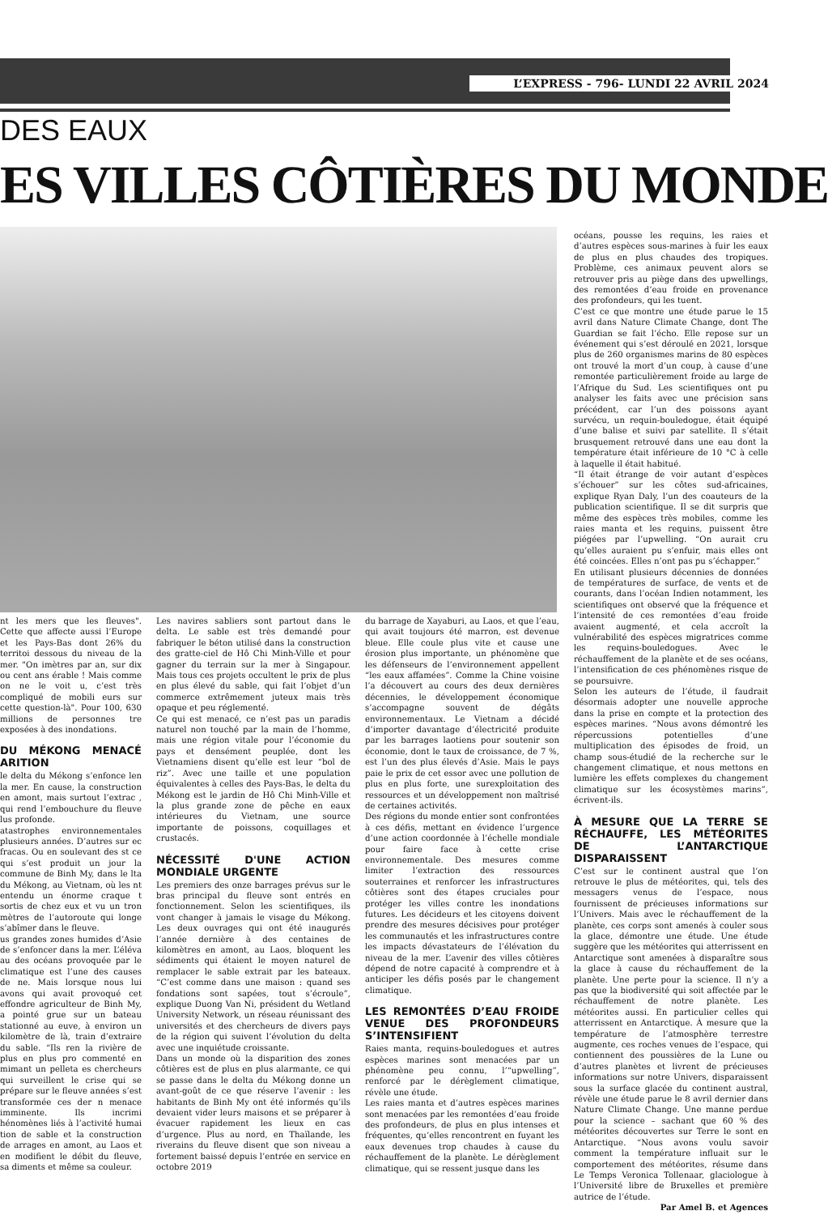L’EXPRESS - 796- LUNDI 22 AVRIL 2024
DES EAUX
ES VILLES CÔTIÈRES DU MONDE
nt les mers que les fleuves". Cette que affecte aussi l’Europe et les Pays-Bas dont 26% du territoi dessous du niveau de la mer. "On imètres par an, sur dix ou cent ans érable ! Mais comme on ne le voit u, c’est très compliqué de mobili eurs sur cette question-là". Pour 100, 630 millions de personnes tre exposées à des inondations.
DU MÉKONG MENACÉ ARITION
le delta du Mékong s’enfonce len la mer. En cause, la construction en amont, mais surtout l’extrac , qui rend l’embouchure du fleuve lus profonde.
atastrophes environnementales plusieurs années. D’autres sur ec fracas. Ou en soulevant des st ce qui s’est produit un jour la commune de Binh My, dans le lta du Mékong, au Vietnam, où les nt entendu un énorme craque t sortis de chez eux et vu un tron mètres de l’autoroute qui longe s’abîmer dans le fleuve.
us grandes zones humides d’Asie de s’enfoncer dans la mer. L’éléva au des océans provoquée par le climatique est l’une des causes de ne. Mais lorsque nous lui avons qui avait provoqué cet effondre agriculteur de Binh My, a pointé grue sur un bateau stationné au euve, à environ un kilomètre de là, train d’extraire du sable. “Ils ren la rivière de plus en plus pro commenté en mimant un pelleta es chercheurs qui surveillent le crise qui se prépare sur le fleuve années s’est transformée ces der n menace imminente. Ils incrimi hénomènes liés à l’activité humai tion de sable et la construction de arrages en amont, au Laos et en modifient le débit du fleuve, sa diments et même sa couleur.
Les navires sabliers sont partout dans le delta. Le sable est très demandé pour fabriquer le béton utilisé dans la construction des gratte-ciel de Hô Chi Minh-Ville et pour gagner du terrain sur la mer à Singapour. Mais tous ces projets occultent le prix de plus en plus élevé du sable, qui fait l’objet d’un commerce extrêmement juteux mais très opaque et peu réglementé.
Ce qui est menacé, ce n’est pas un paradis naturel non touché par la main de l’homme, mais une région vitale pour l’économie du pays et densément peuplée, dont les Vietnamiens disent qu’elle est leur “bol de riz”. Avec une taille et une population équivalentes à celles des Pays-Bas, le delta du Mékong est le jardin de Hô Chi Minh-Ville et la plus grande zone de pêche en eaux intérieures du Vietnam, une source importante de poissons, coquillages et crustacés.
NÉCESSITÉ D'UNE ACTION MONDIALE URGENTE
Les premiers des onze barrages prévus sur le bras principal du fleuve sont entrés en fonctionnement. Selon les scientifiques, ils vont changer à jamais le visage du Mékong. Les deux ouvrages qui ont été inaugurés l’année dernière à des centaines de kilomètres en amont, au Laos, bloquent les sédiments qui étaient le moyen naturel de remplacer le sable extrait par les bateaux. “C’est comme dans une maison : quand ses fondations sont sapées, tout s’écroule”, explique Duong Van Ni, président du Wetland University Network, un réseau réunissant des universités et des chercheurs de divers pays de la région qui suivent l’évolution du delta avec une inquiétude croissante.
Dans un monde où la disparition des zones côtières est de plus en plus alarmante, ce qui se passe dans le delta du Mékong donne un avant-goût de ce que réserve l’avenir : les habitants de Binh My ont été informés qu’ils devaient vider leurs maisons et se préparer à évacuer rapidement les lieux en cas d’urgence. Plus au nord, en Thaïlande, les riverains du fleuve disent que son niveau a fortement baissé depuis l’entrée en service en octobre 2019
du barrage de Xayaburi, au Laos, et que l’eau, qui avait toujours été marron, est devenue bleue. Elle coule plus vite et cause une érosion plus importante, un phénomène que les défenseurs de l’environnement appellent “les eaux affamées”. Comme la Chine voisine l’a découvert au cours des deux dernières décennies, le développement économique s’accompagne souvent de dégâts environnementaux. Le Vietnam a décidé d’importer davantage d’électricité produite par les barrages laotiens pour soutenir son économie, dont le taux de croissance, de 7 %, est l’un des plus élevés d’Asie. Mais le pays paie le prix de cet essor avec une pollution de plus en plus forte, une surexploitation des ressources et un développement non maîtrisé de certaines activités.
Des régions du monde entier sont confrontées à ces défis, mettant en évidence l’urgence d’une action coordonnée à l’échelle mondiale pour faire face à cette crise environnementale. Des mesures comme limiter l’extraction des ressources souterraines et renforcer les infrastructures côtières sont des étapes cruciales pour protéger les villes contre les inondations futures. Les décideurs et les citoyens doivent prendre des mesures décisives pour protéger les communautés et les infrastructures contre les impacts dévastateurs de l’élévation du niveau de la mer. L’avenir des villes côtières dépend de notre capacité à comprendre et à anticiper les défis posés par le changement climatique.
LES REMONTÉES D’EAU FROIDE VENUE DES PROFONDEURS S’INTENSIFIENT
Raies manta, requins-bouledogues et autres espèces marines sont menacées par un phénomène peu connu, l’“upwelling”, renforcé par le dérèglement climatique, révèle une étude.
Les raies manta et d’autres espèces marines sont menacées par les remontées d’eau froide des profondeurs, de plus en plus intenses et fréquentes, qu’elles rencontrent en fuyant les eaux devenues trop chaudes à cause du réchauffement de la planète. Le dérèglement climatique, qui se ressent jusque dans les
océans, pousse les requins, les raies et d’autres espèces sous-marines à fuir les eaux de plus en plus chaudes des tropiques. Problème, ces animaux peuvent alors se retrouver pris au piège dans des upwellings, des remontées d’eau froide en provenance des profondeurs, qui les tuent.
C’est ce que montre une étude parue le 15 avril dans Nature Climate Change, dont The Guardian se fait l’écho. Elle repose sur un événement qui s’est déroulé en 2021, lorsque plus de 260 organismes marins de 80 espèces ont trouvé la mort d’un coup, à cause d’une remontée particulièrement froide au large de l’Afrique du Sud. Les scientifiques ont pu analyser les faits avec une précision sans précédent, car l’un des poissons ayant survécu, un requin-bouledogue, était équipé d’une balise et suivi par satellite. Il s’était brusquement retrouvé dans une eau dont la température était inférieure de 10 °C à celle à laquelle il était habitué.
“Il était étrange de voir autant d’espèces s’échouer” sur les côtes sud-africaines, explique Ryan Daly, l’un des coauteurs de la publication scientifique. Il se dit surpris que même des espèces très mobiles, comme les raies manta et les requins, puissent être piégées par l’upwelling. “On aurait cru qu’elles auraient pu s’enfuir, mais elles ont été coincées. Elles n’ont pas pu s’échapper.”
En utilisant plusieurs décennies de données de températures de surface, de vents et de courants, dans l’océan Indien notamment, les scientifiques ont observé que la fréquence et l’intensité de ces remontées d’eau froide avaient augmenté, et cela accroît la vulnérabilité des espèces migratrices comme les requins-bouledogues. Avec le réchauffement de la planète et de ses océans, l’intensification de ces phénomènes risque de se poursuivre.
Selon les auteurs de l’étude, il faudrait désormais adopter une nouvelle approche dans la prise en compte et la protection des espèces marines. “Nous avons démontré les répercussions potentielles d’une multiplication des épisodes de froid, un champ sous-étudié de la recherche sur le changement climatique, et nous mettons en lumière les effets complexes du changement climatique sur les écosystèmes marins”, écrivent-ils.
À MESURE QUE LA TERRE SE RÉCHAUFFE, LES MÉTÉORITES DE L’ANTARCTIQUE DISPARAISSENT
C’est sur le continent austral que l’on retrouve le plus de météorites, qui, tels des messagers venus de l’espace, nous fournissent de précieuses informations sur l’Univers. Mais avec le réchauffement de la planète, ces corps sont amenés à couler sous la glace, démontre une étude. Une étude suggère que les météorites qui atterrissent en Antarctique sont amenées à disparaître sous la glace à cause du réchauffement de la planète. Une perte pour la science. Il n’y a pas que la biodiversité qui soit affectée par le réchauffement de notre planète. Les météorites aussi. En particulier celles qui atterrissent en Antarctique. À mesure que la température de l’atmosphère terrestre augmente, ces roches venues de l’espace, qui contiennent des poussières de la Lune ou d’autres planètes et livrent de précieuses informations sur notre Univers, disparaissent sous la surface glacée du continent austral, révèle une étude parue le 8 avril dernier dans Nature Climate Change. Une manne perdue pour la science – sachant que 60 % des météorites découvertes sur Terre le sont en Antarctique. “Nous avons voulu savoir comment la température influait sur le comportement des météorites, résume dans Le Temps Veronica Tollenaar, glaciologue à l’Université libre de Bruxelles et première autrice de l’étude.
Par Amel B. et Agences